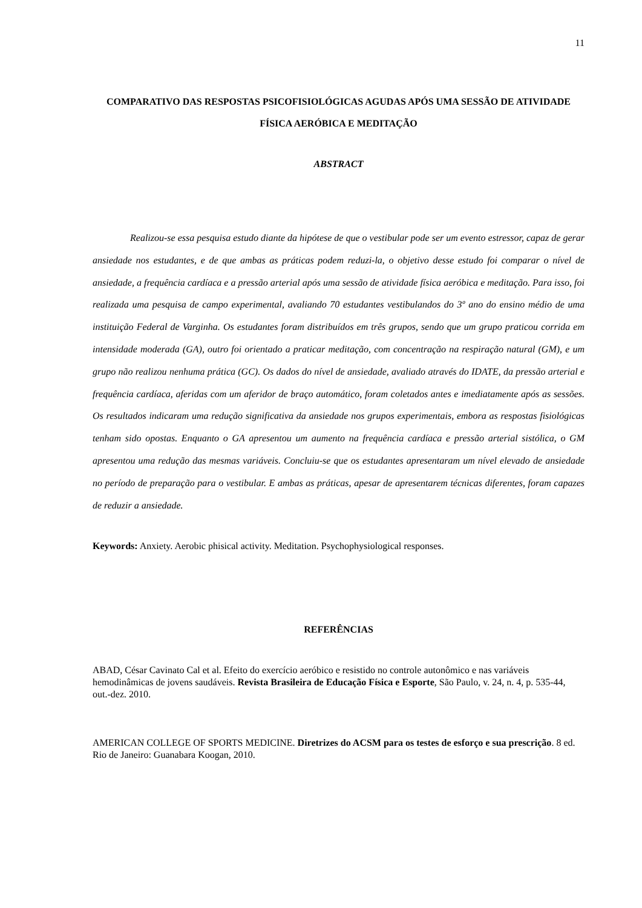11
COMPARATIVO DAS RESPOSTAS PSICOFISIOLÓGICAS AGUDAS APÓS UMA SESSÃO DE ATIVIDADE FÍSICA AERÓBICA E MEDITAÇÃO
ABSTRACT
Realizou-se essa pesquisa estudo diante da hipótese de que o vestibular pode ser um evento estressor, capaz de gerar ansiedade nos estudantes, e de que ambas as práticas podem reduzi-la, o objetivo desse estudo foi comparar o nível de ansiedade, a frequência cardíaca e a pressão arterial após uma sessão de atividade física aeróbica e meditação. Para isso, foi realizada uma pesquisa de campo experimental, avaliando 70 estudantes vestibulandos do 3º ano do ensino médio de uma instituição Federal de Varginha. Os estudantes foram distribuídos em três grupos, sendo que um grupo praticou corrida em intensidade moderada (GA), outro foi orientado a praticar meditação, com concentração na respiração natural (GM), e um grupo não realizou nenhuma prática (GC). Os dados do nível de ansiedade, avaliado através do IDATE, da pressão arterial e frequência cardíaca, aferidas com um aferidor de braço automático, foram coletados antes e imediatamente após as sessões. Os resultados indicaram uma redução significativa da ansiedade nos grupos experimentais, embora as respostas fisiológicas tenham sido opostas. Enquanto o GA apresentou um aumento na frequência cardíaca e pressão arterial sistólica, o GM apresentou uma redução das mesmas variáveis. Concluiu-se que os estudantes apresentaram um nível elevado de ansiedade no período de preparação para o vestibular. E ambas as práticas, apesar de apresentarem técnicas diferentes, foram capazes de reduzir a ansiedade.
Keywords: Anxiety. Aerobic phisical activity. Meditation. Psychophysiological responses.
REFERÊNCIAS
ABAD, César Cavinato Cal et al. Efeito do exercício aeróbico e resistido no controle autonômico e nas variáveis hemodinâmicas de jovens saudáveis. Revista Brasileira de Educação Física e Esporte, São Paulo, v. 24, n. 4, p. 535-44, out.-dez. 2010.
AMERICAN COLLEGE OF SPORTS MEDICINE. Diretrizes do ACSM para os testes de esforço e sua prescrição. 8 ed. Rio de Janeiro: Guanabara Koogan, 2010.